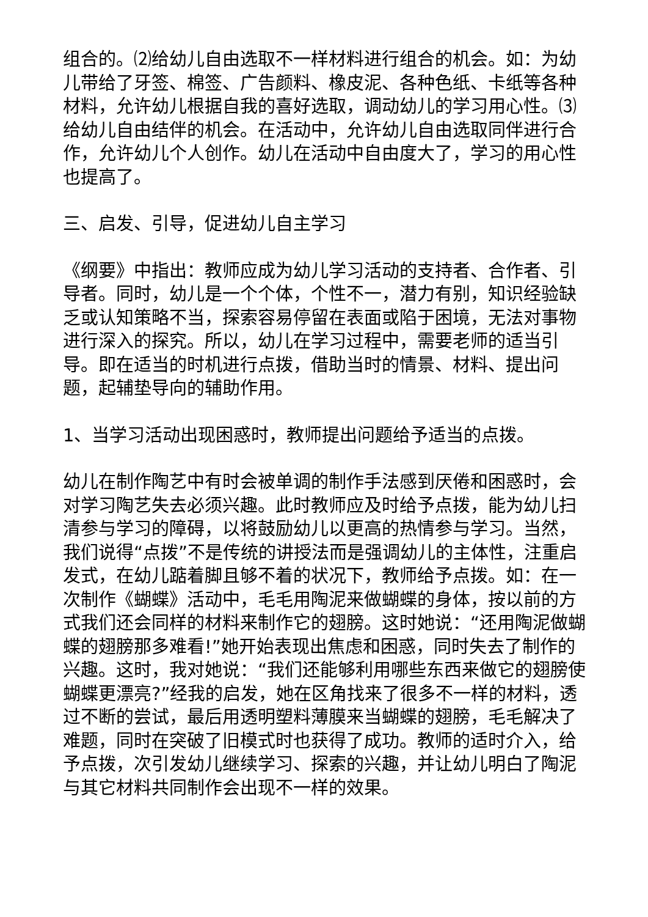组合的。⑵给幼儿自由选取不一样材料进行组合的机会。如：为幼儿带给了牙签、棉签、广告颜料、橡皮泥、各种色纸、卡纸等各种材料，允许幼儿根据自我的喜好选取，调动幼儿的学习用心性。⑶给幼儿自由结伴的机会。在活动中，允许幼儿自由选取同伴进行合作，允许幼儿个人创作。幼儿在活动中自由度大了，学习的用心性也提高了。
三、启发、引导，促进幼儿自主学习
《纲要》中指出：教师应成为幼儿学习活动的支持者、合作者、引导者。同时，幼儿是一个个体，个性不一，潜力有别，知识经验缺乏或认知策略不当，探索容易停留在表面或陷于困境，无法对事物进行深入的探究。所以，幼儿在学习过程中，需要老师的适当引导。即在适当的时机进行点拨，借助当时的情景、材料、提出问题，起辅垫导向的辅助作用。
1、当学习活动出现困惑时，教师提出问题给予适当的点拨。
幼儿在制作陶艺中有时会被单调的制作手法感到厌倦和困惑时，会对学习陶艺失去必须兴趣。此时教师应及时给予点拨，能为幼儿扫清参与学习的障碍，以将鼓励幼儿以更高的热情参与学习。当然，我们说得“点拨”不是传统的讲授法而是强调幼儿的主体性，注重启发式，在幼儿踮着脚且够不着的状况下，教师给予点拨。如：在一次制作《蝴蝶》活动中，毛毛用陶泥来做蝴蝶的身体，按以前的方式我们还会同样的材料来制作它的翅膀。这时她说：“还用陶泥做蝴蝶的翅膀那多难看!”她开始表现出焦虑和困惑，同时失去了制作的兴趣。这时，我对她说：“我们还能够利用哪些东西来做它的翅膀使蝴蝶更漂亮?”经我的启发，她在区角找来了很多不一样的材料，透过不断的尝试，最后用透明塑料薄膜来当蝴蝶的翅膀，毛毛解决了难题，同时在突破了旧模式时也获得了成功。教师的适时介入，给予点拨，次引发幼儿继续学习、探索的兴趣，并让幼儿明白了陶泥与其它材料共同制作会出现不一样的效果。